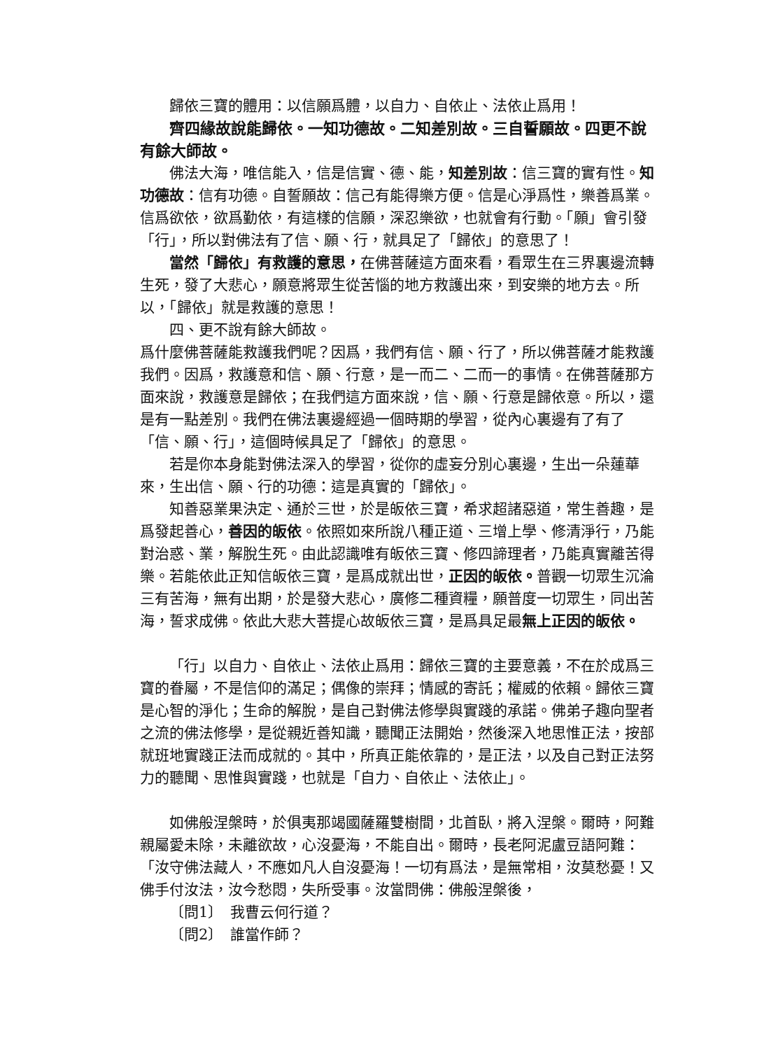歸依三寶的體用：以信願爲體，以自力、自依止、法依止爲用！
齊四緣故說能歸依。一知功德故。二知差別故。三自誓願故。四更不說有餘大師故。
佛法大海，唯信能入，信是信實、德、能，知差別故：信三寶的實有性。知功德故：信有功德。自誓願故：信己有能得樂方便。信是心淨爲性，樂善爲業。信爲欲依，欲爲勤依，有這樣的信願，深忍樂欲，也就會有行動。「願」會引發「行」，所以對佛法有了信、願、行，就具足了「歸依」的意思了！
當然「歸依」有救護的意思，在佛菩薩這方面來看，看眾生在三界裏邊流轉生死，發了大悲心，願意將眾生從苦惱的地方救護出來，到安樂的地方去。所以，「歸依」就是救護的意思！
四、更不說有餘大師故。
爲什麼佛菩薩能救護我們呢？因爲，我們有信、願、行了，所以佛菩薩才能救護我們。因爲，救護意和信、願、行意，是一而二、二而一的事情。在佛菩薩那方面來說，救護意是歸依；在我們這方面來說，信、願、行意是歸依意。所以，還是有一點差別。我們在佛法裏邊經過一個時期的學習，從內心裏邊有了有了「信、願、行」，這個時候具足了「歸依」的意思。
若是你本身能對佛法深入的學習，從你的虛妄分別心裏邊，生出一朵蓮華來，生出信、願、行的功德：這是真實的「歸依」。
知善惡業果決定、通於三世，於是皈依三寶，希求超諸惡道，常生善趣，是爲發起善心，善因的皈依。依照如來所說八種正道、三增上學、修清淨行，乃能對治惑、業，解脫生死。由此認識唯有皈依三寶、修四諦理者，乃能真實離苦得樂。若能依此正知信皈依三寶，是爲成就出世，正因的皈依。普觀一切眾生沉淪三有苦海，無有出期，於是發大悲心，廣修二種資糧，願普度一切眾生，同出苦海，誓求成佛。依此大悲大菩提心故皈依三寶，是爲具足最無上正因的皈依。
「行」以自力、自依止、法依止爲用：歸依三寶的主要意義，不在於成爲三寶的眷屬，不是信仰的滿足；偶像的崇拜；情感的寄託；權威的依賴。歸依三寶是心智的淨化；生命的解脫，是自己對佛法修學與實踐的承諾。佛弟子趣向聖者之流的佛法修學，是從親近善知識，聽聞正法開始，然後深入地思惟正法，按部就班地實踐正法而成就的。其中，所真正能依靠的，是正法，以及自己對正法努力的聽聞、思惟與實踐，也就是「自力、自依止、法依止」。
如佛般涅槃時，於俱夷那竭國薩羅雙樹間，北首臥，將入涅槃。爾時，阿難親屬愛未除，未離欲故，心沒憂海，不能自出。爾時，長老阿泥盧豆語阿難：「汝守佛法藏人，不應如凡人自沒憂海！一切有爲法，是無常相，汝莫愁憂！又佛手付汝法，汝今愁悶，失所受事。汝當問佛：佛般涅槃後，
〔問1〕　我曹云何行道？
〔問2〕　誰當作師？